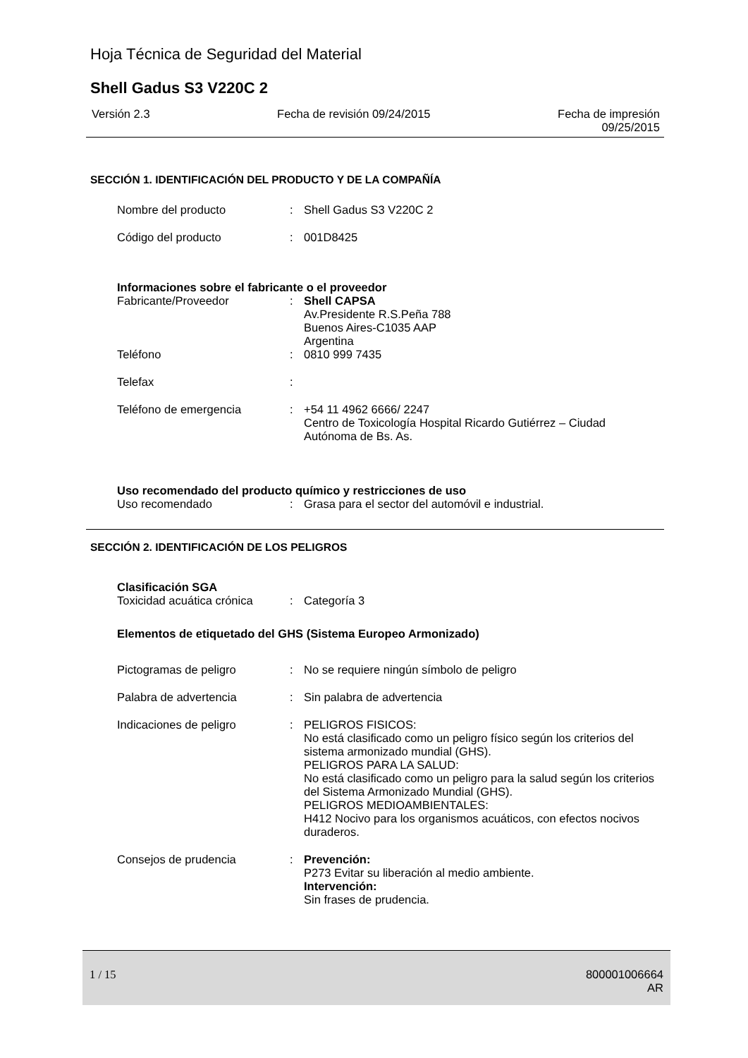Hoja Técnica de Seguridad del Material
Shell Gadus S3 V220C 2
Versión 2.3 Fecha de revisión 09/24/2015 Fecha de impresión
09/25/2015
SECCIÓN 1. IDENTIFICACIÓN DEL PRODUCTO Y DE LA COMPAÑÍA
Nombre del producto : Shell Gadus S3 V220C 2
Código del producto : 001D8425
Informaciones sobre el fabricante o el proveedor
Fabricante/Proveedor : Shell CAPSA
Av.Presidente R.S.Peña 788
Buenos Aires-C1035 AAP
Argentina
Teléfono : 0810 999 7435
Telefax :
Teléfono de emergencia : +54 11 4962 6666/ 2247
Centro de Toxicología Hospital Ricardo Gutiérrez – Ciudad Autónoma de Bs. As.
Uso recomendado del producto químico y restricciones de uso
Uso recomendado : Grasa para el sector del automóvil e industrial.
SECCIÓN 2. IDENTIFICACIÓN DE LOS PELIGROS
Clasificación SGA
Toxicidad acuática crónica
: Categoría 3
Elementos de etiquetado del GHS (Sistema Europeo Armonizado)
Pictogramas de peligro : No se requiere ningún símbolo de peligro
Palabra de advertencia : Sin palabra de advertencia
Indicaciones de peligro : PELIGROS FISICOS:
No está clasificado como un peligro físico según los criterios del sistema armonizado mundial (GHS).
PELIGROS PARA LA SALUD:
No está clasificado como un peligro para la salud según los criterios del Sistema Armonizado Mundial (GHS).
PELIGROS MEDIOAMBIENTALES:
H412 Nocivo para los organismos acuáticos, con efectos nocivos duraderos.
Consejos de prudencia : Prevención:
P273 Evitar su liberación al medio ambiente.
Intervención:
Sin frases de prudencia.
1 / 15 800001006664
AR